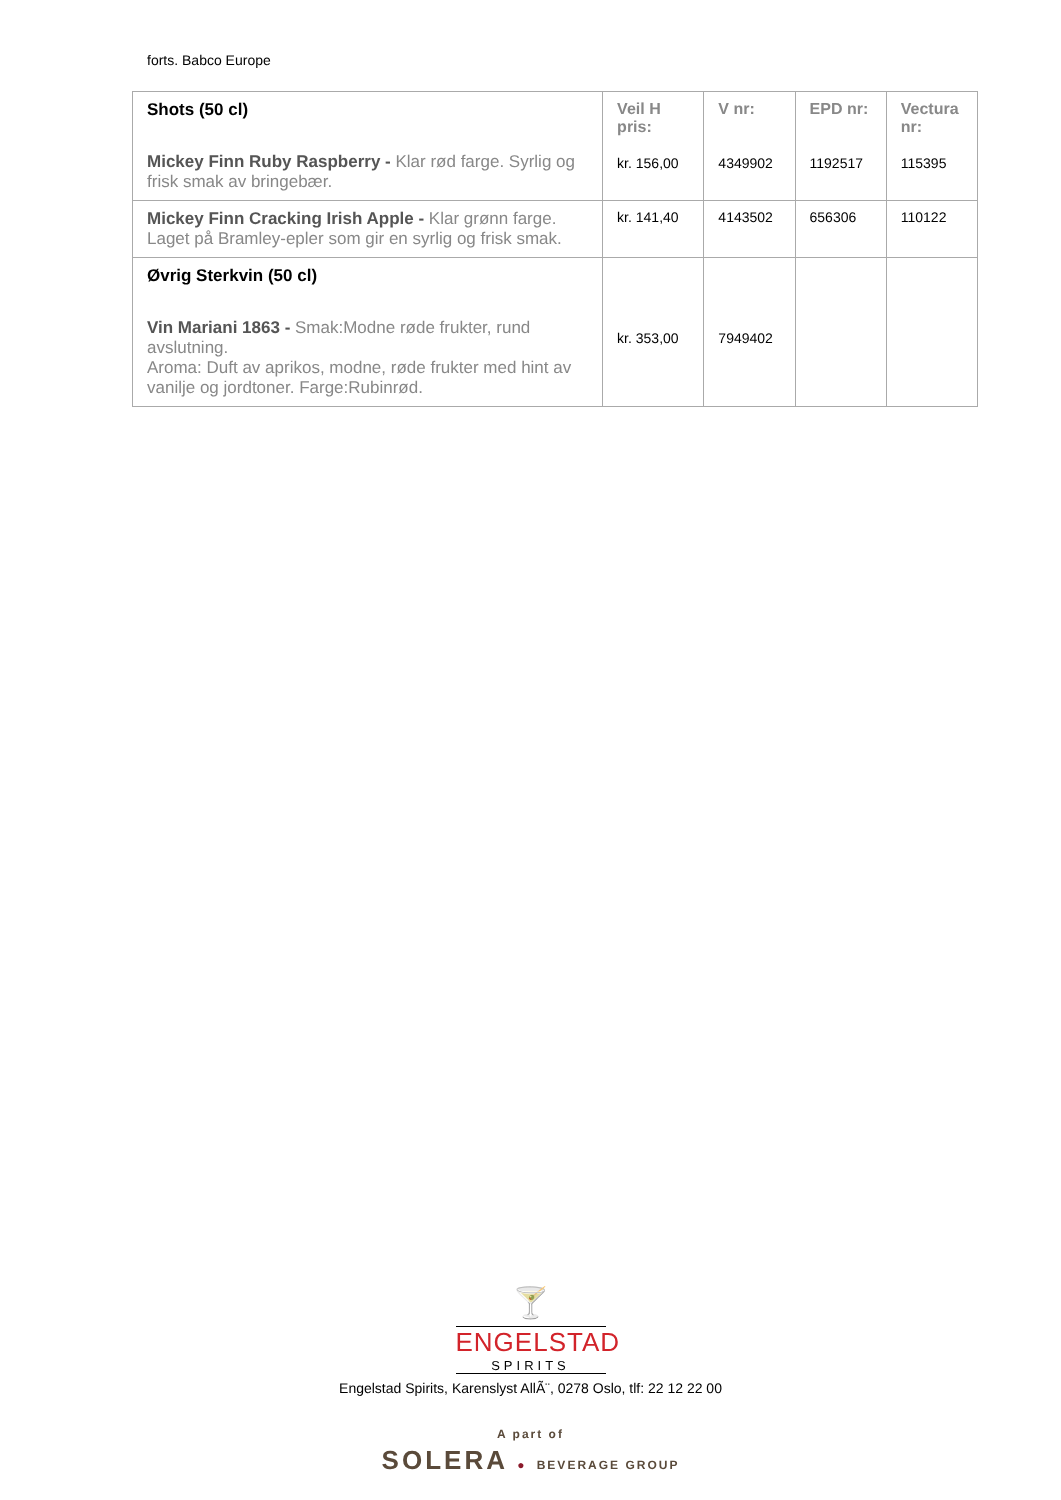forts. Babco Europe
| Shots (50 cl) Mickey Finn Ruby Raspberry - Klar rød farge. Syrlig og frisk smak av bringebær. | Veil H pris: kr. 156,00 | V nr: 4349902 | EPD nr: 1192517 | Vectura nr: 115395 |
| Mickey Finn Cracking Irish Apple - Klar grønn farge. Laget på Bramley-epler som gir en syrlig og frisk smak. | kr. 141,40 | 4143502 | 656306 | 110122 |
| Øvrig Sterkvin (50 cl) Vin Mariani 1863 - Smak:Modne røde frukter, rund avslutning. Aroma: Duft av aprikos, modne, røde frukter med hint av vanilje og jordtoner. Farge:Rubinrød. | kr. 353,00 | 7949402 | | |
🍸
ENGELSTAD
SPIRITS
Engelstad Spirits, Karenslyst AllÃ¨, 0278 Oslo, tlf: 22 12 22 00
A part of
SOLERA ● BEVERAGE GROUP